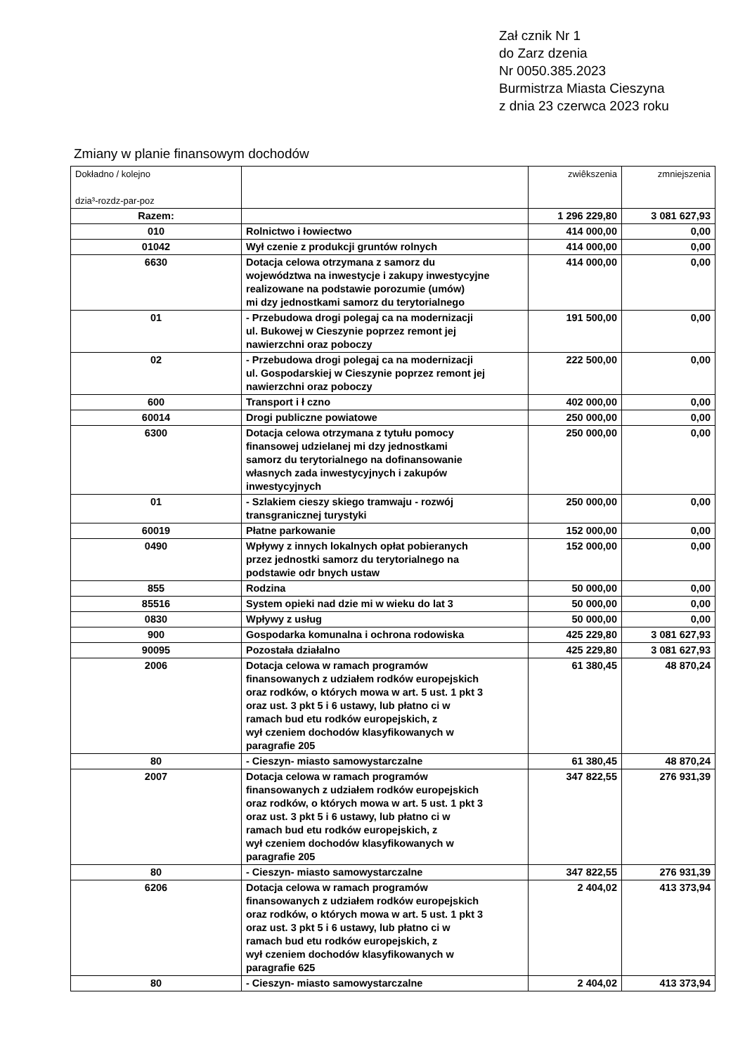Zał cznik Nr 1
do Zarz dzenia
Nr 0050.385.2023
Burmistrza Miasta Cieszyna
z dnia 23 czerwca 2023 roku
Zmiany w planie finansowym dochodów
| Dokładno / kolejno dzia³-rozdz-par-poz | | zwiêkszenia | zmniejszenia |
| --- | --- | --- | --- |
| Razem: | | 1 296 229,80 | 3 081 627,93 |
| 010 | Rolnictwo i łowiectwo | 414 000,00 | 0,00 |
| 01042 | Wył czenie z produkcji gruntów rolnych | 414 000,00 | 0,00 |
| 6630 | Dotacja celowa otrzymana z samorz du województwa na inwestycje i zakupy inwestycyjne realizowane na podstawie porozumie (umów) mi dzy jednostkami samorz du terytorialnego | 414 000,00 | 0,00 |
| 01 | - Przebudowa drogi polegaj ca na modernizacji ul. Bukowej w Cieszynie poprzez remont jej nawierzchni oraz poboczy | 191 500,00 | 0,00 |
| 02 | - Przebudowa drogi polegaj ca na modernizacji ul. Gospodarskiej w Cieszynie poprzez remont jej nawierzchni oraz poboczy | 222 500,00 | 0,00 |
| 600 | Transport i ł czno | 402 000,00 | 0,00 |
| 60014 | Drogi publiczne powiatowe | 250 000,00 | 0,00 |
| 6300 | Dotacja celowa otrzymana z tytułu pomocy finansowej udzielanej mi dzy jednostkami samorz du terytorialnego na dofinansowanie własnych zada inwestycyjnych i zakupów inwestycyjnych | 250 000,00 | 0,00 |
| 01 | - Szlakiem cieszy skiego tramwaju - rozwój transgranicznej turystyki | 250 000,00 | 0,00 |
| 60019 | Płatne parkowanie | 152 000,00 | 0,00 |
| 0490 | Wpływy z innych lokalnych opłat pobieranych przez jednostki samorz du terytorialnego na podstawie odr bnych ustaw | 152 000,00 | 0,00 |
| 855 | Rodzina | 50 000,00 | 0,00 |
| 85516 | System opieki nad dzie mi w wieku do lat 3 | 50 000,00 | 0,00 |
| 0830 | Wpływy z usług | 50 000,00 | 0,00 |
| 900 | Gospodarka komunalna i ochrona rodowiska | 425 229,80 | 3 081 627,93 |
| 90095 | Pozostała działalno | 425 229,80 | 3 081 627,93 |
| 2006 | Dotacja celowa w ramach programów finansowanych z udziałem rodków europejskich oraz rodków, o których mowa w art. 5 ust. 1 pkt 3 oraz ust. 3 pkt 5 i 6 ustawy, lub płatno ci w ramach bud etu rodków europejskich, z wył czeniem dochodów klasyfikowanych w paragrafie 205 | 61 380,45 | 48 870,24 |
| 80 | - Cieszyn- miasto samowystarczalne | 61 380,45 | 48 870,24 |
| 2007 | Dotacja celowa w ramach programów finansowanych z udziałem rodków europejskich oraz rodków, o których mowa w art. 5 ust. 1 pkt 3 oraz ust. 3 pkt 5 i 6 ustawy, lub płatno ci w ramach bud etu rodków europejskich, z wył czeniem dochodów klasyfikowanych w paragrafie 205 | 347 822,55 | 276 931,39 |
| 80 | - Cieszyn- miasto samowystarczalne | 347 822,55 | 276 931,39 |
| 6206 | Dotacja celowa w ramach programów finansowanych z udziałem rodków europejskich oraz rodków, o których mowa w art. 5 ust. 1 pkt 3 oraz ust. 3 pkt 5 i 6 ustawy, lub płatno ci w ramach bud etu rodków europejskich, z wył czeniem dochodów klasyfikowanych w paragrafie 625 | 2 404,02 | 413 373,94 |
| 80 | - Cieszyn- miasto samowystarczalne | 2 404,02 | 413 373,94 |